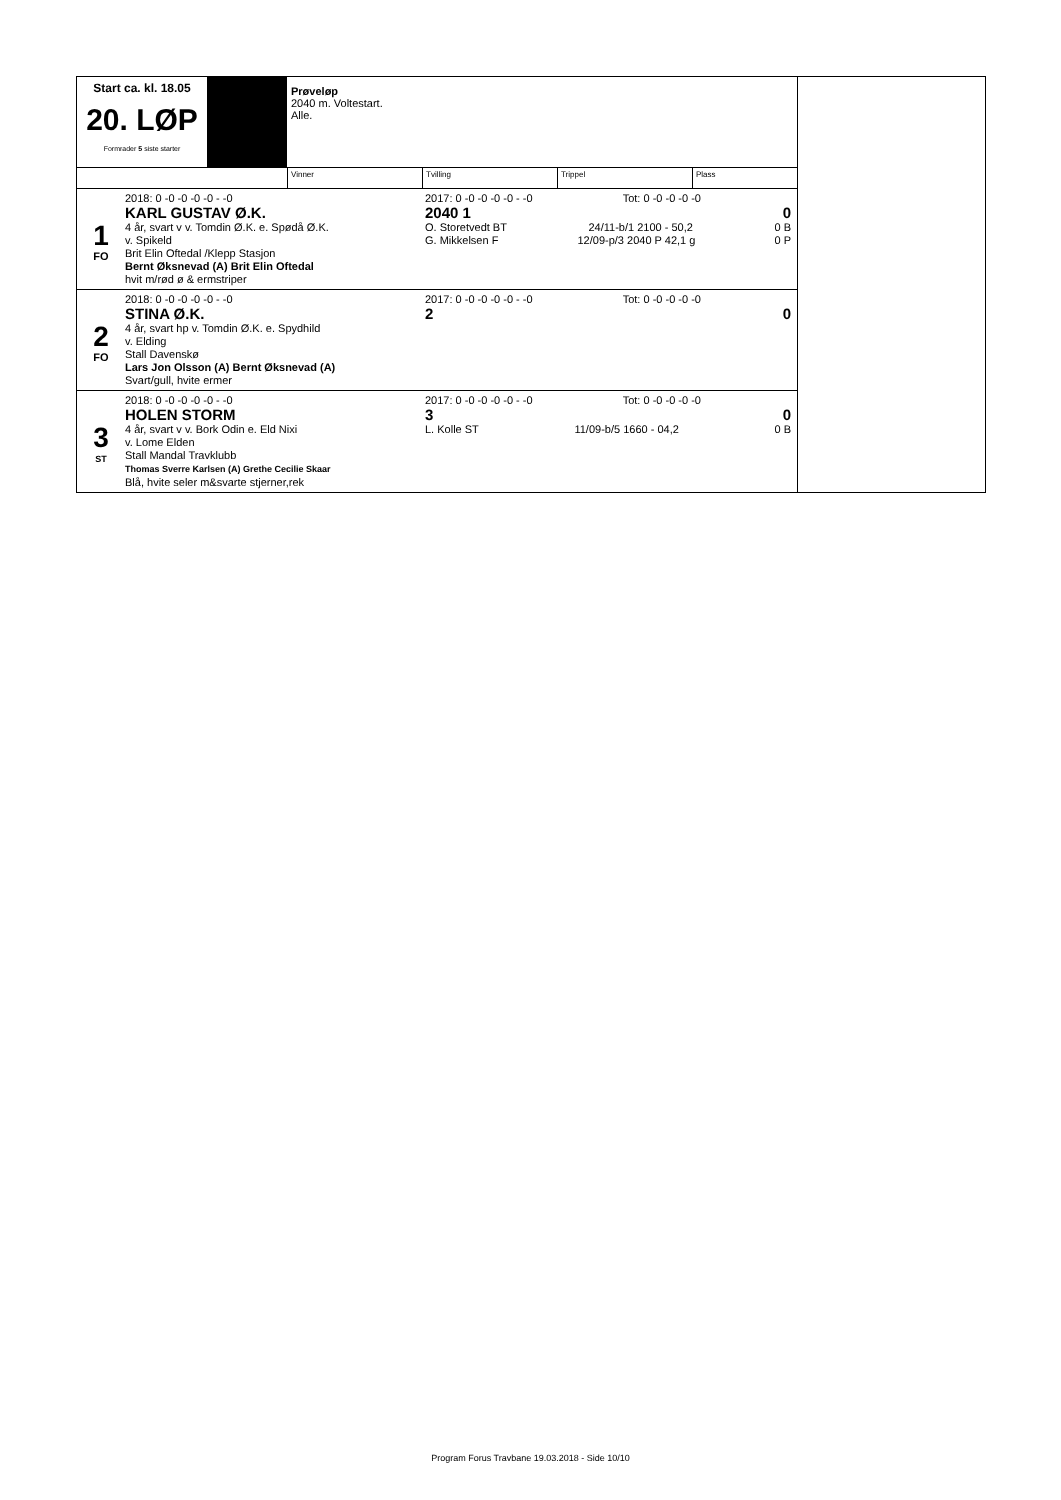Start ca. kl. 18.05
20. LØP
Formrader 5 siste starter
Prøveløp
2040 m. Voltestart.
Alle.
Vinner Tvilling Trippel Plass
1
FO
2018: 0 -0 -0 -0 -0 - -0
KARL GUSTAV Ø.K.
4 år, svart v v. Tomdin Ø.K. e. Spødå Ø.K.
v. Spikeld
Brit Elin Oftedal /Klepp Stasjon
Bernt Øksnevad (A) Brit Elin Oftedal
hvit m/rød ø & ermstriper
2017: 0 -0 -0 -0 -0 - -0 Tot: 0 -0 -0 -0 -0
2040 1 0
O. Storetvedt BT 24/11-b/1 2100 - 50,2 0 B
G. Mikkelsen F 12/09-p/3 2040 P 42,1 g 0 P
2
FO
2018: 0 -0 -0 -0 -0 - -0
STINA Ø.K.
4 år, svart hp v. Tomdin Ø.K. e. Spydhild
v. Elding
Stall Davenskø
Lars Jon Olsson (A) Bernt Øksnevad (A)
Svart/gull, hvite ermer
2017: 0 -0 -0 -0 -0 - -0 Tot: 0 -0 -0 -0 -0
2 0
3
ST
2018: 0 -0 -0 -0 -0 - -0
HOLEN STORM
4 år, svart v v. Bork Odin e. Eld Nixi
v. Lome Elden
Stall Mandal Travklubb
Thomas Sverre Karlsen (A) Grethe Cecilie Skaar
Blå, hvite seler m&svarte stjerner,rek
2017: 0 -0 -0 -0 -0 - -0 Tot: 0 -0 -0 -0 -0
3 0
L. Kolle ST 11/09-b/5 1660 - 04,2 0 B
Program Forus Travbane 19.03.2018 - Side 10/10